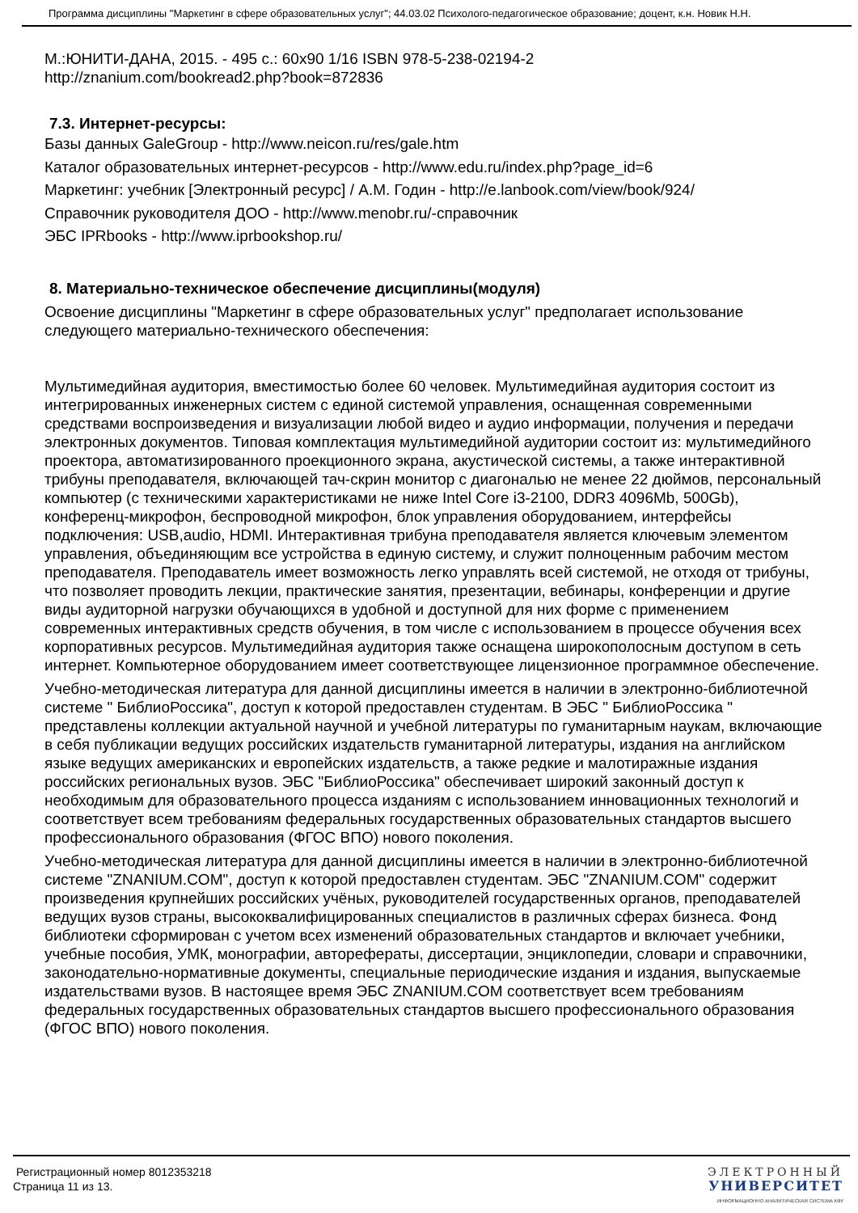Программа дисциплины "Маркетинг в сфере образовательных услуг"; 44.03.02 Психолого-педагогическое образование; доцент, к.н. Новик Н.Н.
М.:ЮНИТИ-ДАНА, 2015. - 495 с.: 60x90 1/16 ISBN 978-5-238-02194-2
http://znanium.com/bookread2.php?book=872836
7.3. Интернет-ресурсы:
Базы данных GaleGroup - http://www.neicon.ru/res/gale.htm
Каталог образовательных интернет-ресурсов - http://www.edu.ru/index.php?page_id=6
Маркетинг: учебник [Электронный ресурс] / А.М. Годин - http://e.lanbook.com/view/book/924/
Справочник руководителя ДОО - http://www.menobr.ru/-справочник
ЭБС IPRbooks - http://www.iprbookshop.ru/
8. Материально-техническое обеспечение дисциплины(модуля)
Освоение дисциплины "Маркетинг в сфере образовательных услуг" предполагает использование следующего материально-технического обеспечения:
Мультимедийная аудитория, вместимостью более 60 человек. Мультимедийная аудитория состоит из интегрированных инженерных систем с единой системой управления, оснащенная современными средствами воспроизведения и визуализации любой видео и аудио информации, получения и передачи электронных документов. Типовая комплектация мультимедийной аудитории состоит из: мультимедийного проектора, автоматизированного проекционного экрана, акустической системы, а также интерактивной трибуны преподавателя, включающей тач-скрин монитор с диагональю не менее 22 дюймов, персональный компьютер (с техническими характеристиками не ниже Intel Core i3-2100, DDR3 4096Mb, 500Gb), конференц-микрофон, беспроводной микрофон, блок управления оборудованием, интерфейсы подключения: USB,audio, HDMI. Интерактивная трибуна преподавателя является ключевым элементом управления, объединяющим все устройства в единую систему, и служит полноценным рабочим местом преподавателя. Преподаватель имеет возможность легко управлять всей системой, не отходя от трибуны, что позволяет проводить лекции, практические занятия, презентации, вебинары, конференции и другие виды аудиторной нагрузки обучающихся в удобной и доступной для них форме с применением современных интерактивных средств обучения, в том числе с использованием в процессе обучения всех корпоративных ресурсов. Мультимедийная аудитория также оснащена широкополосным доступом в сеть интернет. Компьютерное оборудованием имеет соответствующее лицензионное программное обеспечение.
Учебно-методическая литература для данной дисциплины имеется в наличии в электронно-библиотечной системе " БиблиоРоссика", доступ к которой предоставлен студентам. В ЭБС " БиблиоРоссика " представлены коллекции актуальной научной и учебной литературы по гуманитарным наукам, включающие в себя публикации ведущих российских издательств гуманитарной литературы, издания на английском языке ведущих американских и европейских издательств, а также редкие и малотиражные издания российских региональных вузов. ЭБС "БиблиоРоссика" обеспечивает широкий законный доступ к необходимым для образовательного процесса изданиям с использованием инновационных технологий и соответствует всем требованиям федеральных государственных образовательных стандартов высшего профессионального образования (ФГОС ВПО) нового поколения.
Учебно-методическая литература для данной дисциплины имеется в наличии в электронно-библиотечной системе "ZNANIUM.COM", доступ к которой предоставлен студентам. ЭБС "ZNANIUM.COM" содержит произведения крупнейших российских учёных, руководителей государственных органов, преподавателей ведущих вузов страны, высококвалифицированных специалистов в различных сферах бизнеса. Фонд библиотеки сформирован с учетом всех изменений образовательных стандартов и включает учебники, учебные пособия, УМК, монографии, авторефераты, диссертации, энциклопедии, словари и справочники, законодательно-нормативные документы, специальные периодические издания и издания, выпускаемые издательствами вузов. В настоящее время ЭБС ZNANIUM.COM соответствует всем требованиям федеральных государственных образовательных стандартов высшего профессионального образования (ФГОС ВПО) нового поколения.
Регистрационный номер 8012353218
Страница 11 из 13.
ЭЛЕКТРОННЫЙ
УНИВЕРСИТЕТ
ИНФОРМАЦИОННО АНАЛИТИЧЕСКАЯ СИСТЕМА КФУ